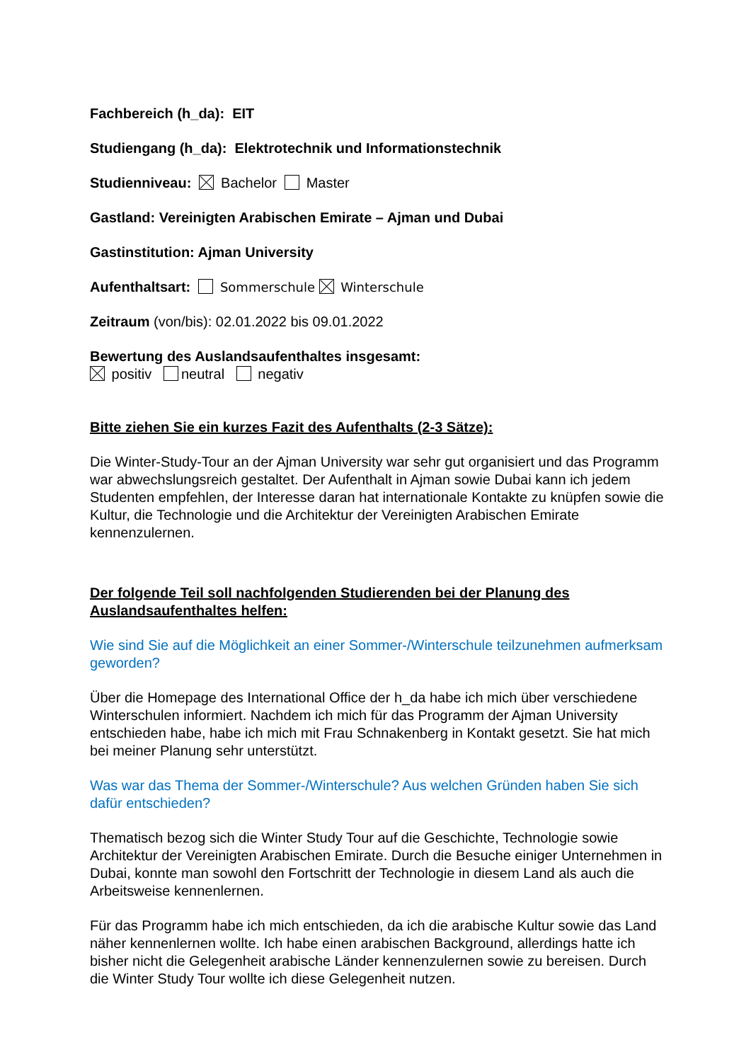Fachbereich (h_da): EIT
Studiengang (h_da): Elektrotechnik und Informationstechnik
Studienniveau: Bachelor Master
Gastland: Vereinigten Arabischen Emirate – Ajman und Dubai
Gastinstitution: Ajman University
Aufenthaltsart: Sommerschule Winterschule
Zeitraum (von/bis): 02.01.2022 bis 09.01.2022
Bewertung des Auslandsaufenthaltes insgesamt:
positiv neutral negativ
Bitte ziehen Sie ein kurzes Fazit des Aufenthalts (2-3 Sätze):
Die Winter-Study-Tour an der Ajman University war sehr gut organisiert und das Programm war abwechslungsreich gestaltet. Der Aufenthalt in Ajman sowie Dubai kann ich jedem Studenten empfehlen, der Interesse daran hat internationale Kontakte zu knüpfen sowie die Kultur, die Technologie und die Architektur der Vereinigten Arabischen Emirate kennenzulernen.
Der folgende Teil soll nachfolgenden Studierenden bei der Planung des Auslandsaufenthaltes helfen:
Wie sind Sie auf die Möglichkeit an einer Sommer-/Winterschule teilzunehmen aufmerksam geworden?
Über die Homepage des International Office der h_da habe ich mich über verschiedene Winterschulen informiert. Nachdem ich mich für das Programm der Ajman University entschieden habe, habe ich mich mit Frau Schnakenberg in Kontakt gesetzt. Sie hat mich bei meiner Planung sehr unterstützt.
Was war das Thema der Sommer-/Winterschule? Aus welchen Gründen haben Sie sich dafür entschieden?
Thematisch bezog sich die Winter Study Tour auf die Geschichte, Technologie sowie Architektur der Vereinigten Arabischen Emirate. Durch die Besuche einiger Unternehmen in Dubai, konnte man sowohl den Fortschritt der Technologie in diesem Land als auch die Arbeitsweise kennenlernen.
Für das Programm habe ich mich entschieden, da ich die arabische Kultur sowie das Land näher kennenlernen wollte. Ich habe einen arabischen Background, allerdings hatte ich bisher nicht die Gelegenheit arabische Länder kennenzulernen sowie zu bereisen. Durch die Winter Study Tour wollte ich diese Gelegenheit nutzen.